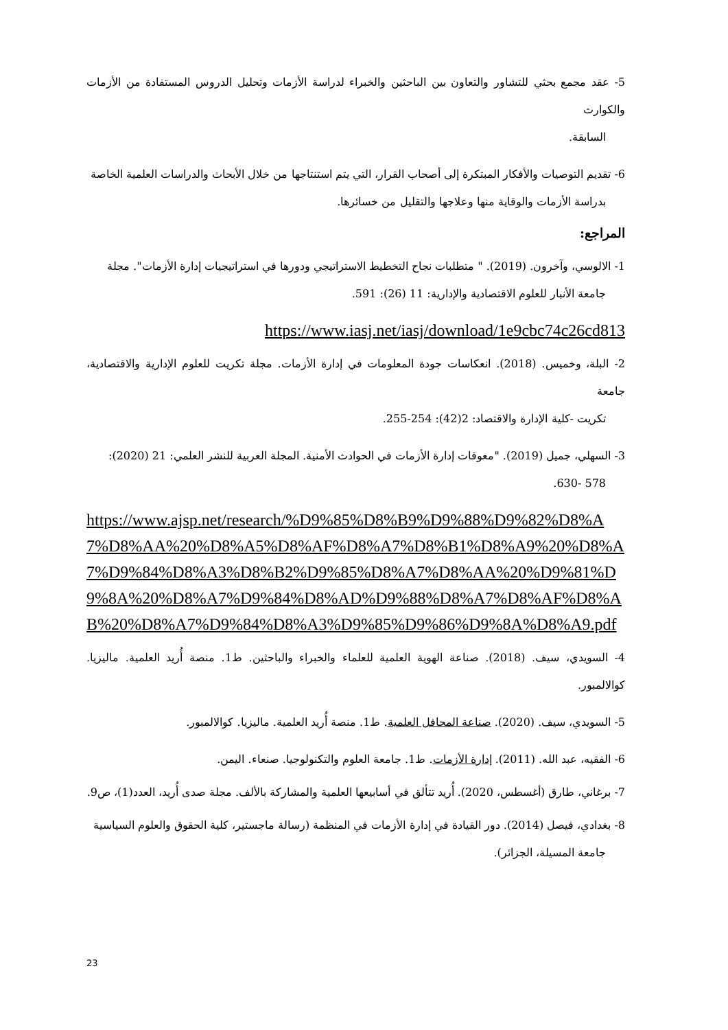5- عقد مجمع بحثي للتشاور والتعاون بين الباحثين والخبراء لدراسة الأزمات وتحليل الدروس المستفادة من الأزمات والكوارث
السابقة.
6- تقديم التوصيات والأفكار المبتكرة إلى أصحاب القرار، التي يتم استنتاجها من خلال الأبحاث والدراسات العلمية الخاصة
بدراسة الأزمات والوقاية منها وعلاجها والتقليل من خسائرها.
المراجع:
1- الالوسي، وآخرون. (2019). " متطلبات نجاح التخطيط الاستراتيجي ودورها في استراتيجيات إدارة الأزمات". مجلة
جامعة الأنبار للعلوم الاقتصادية والإدارية: 11 (26): 591.
https://www.iasj.net/iasj/download/1e9cbc74c26cd813
2- البلة، وخميس. (2018). انعكاسات جودة المعلومات في إدارة الأزمات. مجلة تكريت للعلوم الإدارية والاقتصادية، جامعة
تكريت -كلية الإدارة والاقتصاد: 2(42): 254-255.
3- السهلي، جميل (2019). "معوقات إدارة الأزمات في الحوادث الأمنية. المجلة العربية للنشر العلمي: 21 (2020):
578 -630.
https://www.ajsp.net/research/%D9%85%D8%B9%D9%88%D9%82%D8%A7%D8%AA%20%D8%A5%D8%AF%D8%A7%D8%B1%D8%A9%20%D8%A7%D9%84%D8%A3%D8%B2%D9%85%D8%A7%D8%AA%20%D9%81%D9%8A%20%D8%A7%D9%84%D8%AD%D9%88%D8%A7%D8%AF%D8%AB%20%D8%A7%D9%84%D8%A3%D9%85%D9%86%D9%8A%D8%A9.pdf
4- السويدي، سيف. (2018). صناعة الهوية العلمية للعلماء والخبراء والباحثين. ط1. منصة أُريد العلمية. ماليزيا. كوالالمبور.
5- السويدي، سيف. (2020). صناعة المحافل العلمية. ط1. منصة أُريد العلمية. ماليزيا. كوالالمبور.
6- الفقيه، عبد الله. (2011). إدارة الأزمات. ط1. جامعة العلوم والتكنولوجيا. صنعاء. اليمن.
7- برغاني، طارق (أغسطس، 2020). أُريد تتألق في أسابيعها العلمية والمشاركة بالألف. مجلة صدى أُريد، العدد(1)، ص9.
8- بغدادي، فيصل (2014). دور القيادة في إدارة الأزمات في المنظمة (رسالة ماجستير، كلية الحقوق والعلوم السياسية
جامعة المسيلة، الجزائر).
23